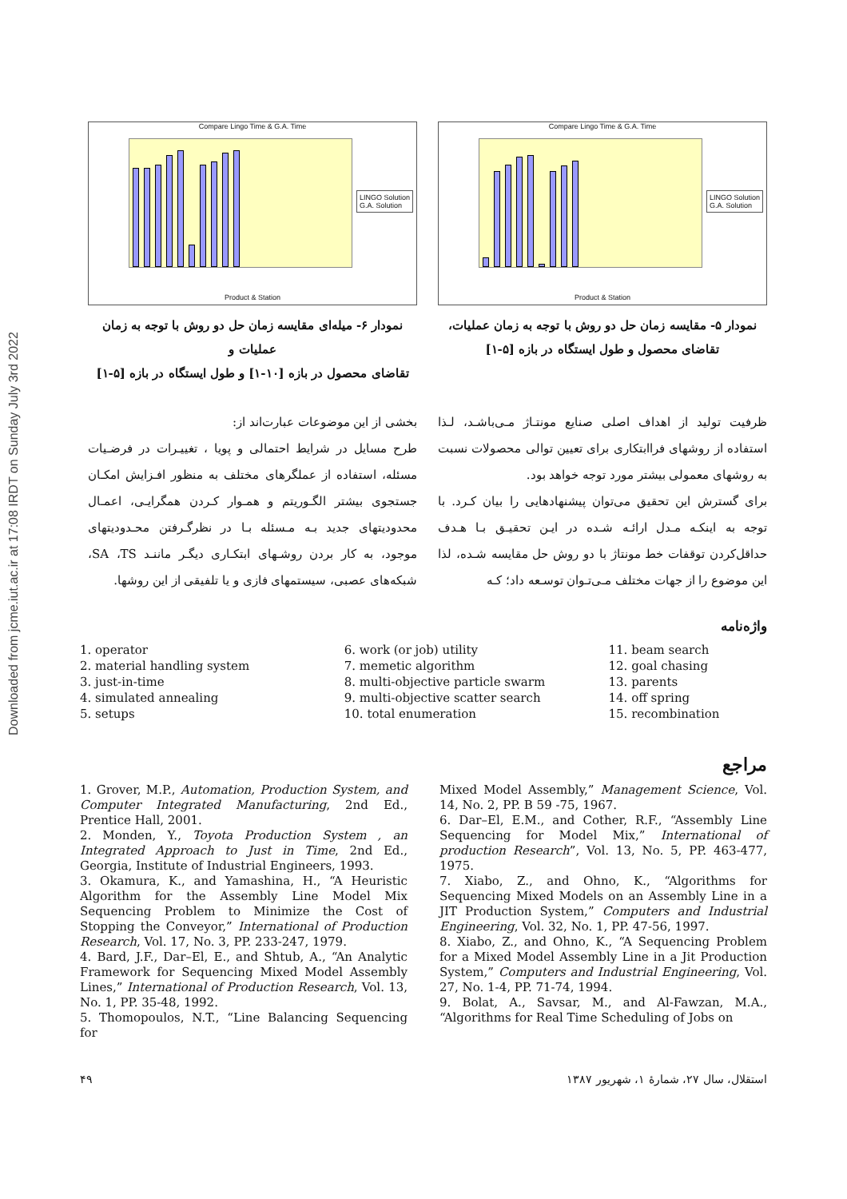Downloaded from jcme.iut.ac.ir at 17:08 IRDT on Sunday July 3rd 2022
Compare Lingo Time & G.A. Time
LINGO Solution
G.A. Solution
Product & Station
نمودار ۵- مقایسه زمان حل دو روش با توجه به زمان عملیات،
تقاضای محصول و طول ایستگاه در بازه [۵-۱]
Compare Lingo Time & G.A. Time
LINGO Solution
G.A. Solution
Product & Station
نمودار ۶- میله‌ای مقایسه زمان حل دو روش با توجه به زمان عملیات و
تقاضای محصول در بازه [۱۰-۱] و طول ایستگاه در بازه [۵-۱]
ظرفیت تولید از اهداف اصلی صنایع مونتـاژ مـی‌باشـد، لـذا استفاده از روشهای فراابتکاری برای تعیین توالی محصولات نسبت به روشهای معمولی بیشتر مورد توجه خواهد بود.
برای گسترش این تحقیق می‌توان پیشنهادهایی را بیان کـرد. با توجه به اینکـه مـدل ارائـه شـده در ایـن تحقیـق بـا هـدف حداقل‌کردن توقفات خط مونتاژ با دو روش حل مقایسه شـده، لذا این موضوع را از جهات مختلف مـی‌تـوان توسـعه داد؛ کـه
بخشی از این موضوعات عبارت‌اند از:
طرح مسایل در شرایط احتمالی و پویا ، تغییـرات در فرضـیات مسئله، استفاده از عملگرهای مختلف به منظور افـزایش امکـان جستجوی بیشتر الگـوریتم و همـوار کـردن همگرایـی، اعمـال محدودیتهای جدید بـه مـسئله بـا در نظرگـرفتن محـدودیتهای موجود، به کار بردن روشـهای ابتکـاری دیگـر ماننـد SA ،TS، شبکه‌های عصبی، سیستمهای فازی و یا تلفیقی از این روشها.
واژه‌نامه
1. operator
2. material handling system
3. just-in-time
4. simulated annealing
5. setups
6. work (or job) utility
7. memetic algorithm
8. multi-objective particle swarm
9. multi-objective scatter search
10. total enumeration
11. beam search
12. goal chasing
13. parents
14. off spring
15. recombination
مراجع
1. Grover, M.P., Automation, Production System, and Computer Integrated Manufacturing, 2nd Ed., Prentice Hall, 2001.
2. Monden, Y., Toyota Production System , an Integrated Approach to Just in Time, 2nd Ed., Georgia, Institute of Industrial Engineers, 1993.
3. Okamura, K., and Yamashina, H., “A Heuristic Algorithm for the Assembly Line Model Mix Sequencing Problem to Minimize the Cost of Stopping the Conveyor,” International of Production Research, Vol. 17, No. 3, PP. 233-247, 1979.
4. Bard, J.F., Dar–El, E., and Shtub, A., “An Analytic Framework for Sequencing Mixed Model Assembly Lines,” International of Production Research, Vol. 13, No. 1, PP. 35-48, 1992.
5. Thomopoulos, N.T., “Line Balancing Sequencing for
Mixed Model Assembly,” Management Science, Vol. 14, No. 2, PP. B 59 -75, 1967.
6. Dar–El, E.M., and Cother, R.F., “Assembly Line Sequencing for Model Mix,” International of production Research”, Vol. 13, No. 5, PP. 463-477, 1975.
7. Xiabo, Z., and Ohno, K., “Algorithms for Sequencing Mixed Models on an Assembly Line in a JIT Production System,” Computers and Industrial Engineering, Vol. 32, No. 1, PP. 47-56, 1997.
8. Xiabo, Z., and Ohno, K., “A Sequencing Problem for a Mixed Model Assembly Line in a Jit Production System,” Computers and Industrial Engineering, Vol. 27, No. 1-4, PP. 71-74, 1994.
9. Bolat, A., Savsar, M., and Al-Fawzan, M.A., “Algorithms for Real Time Scheduling of Jobs on
۴۹ استقلال، سال ۲۷، شمارهٔ ۱، شهریور ۱۳۸۷